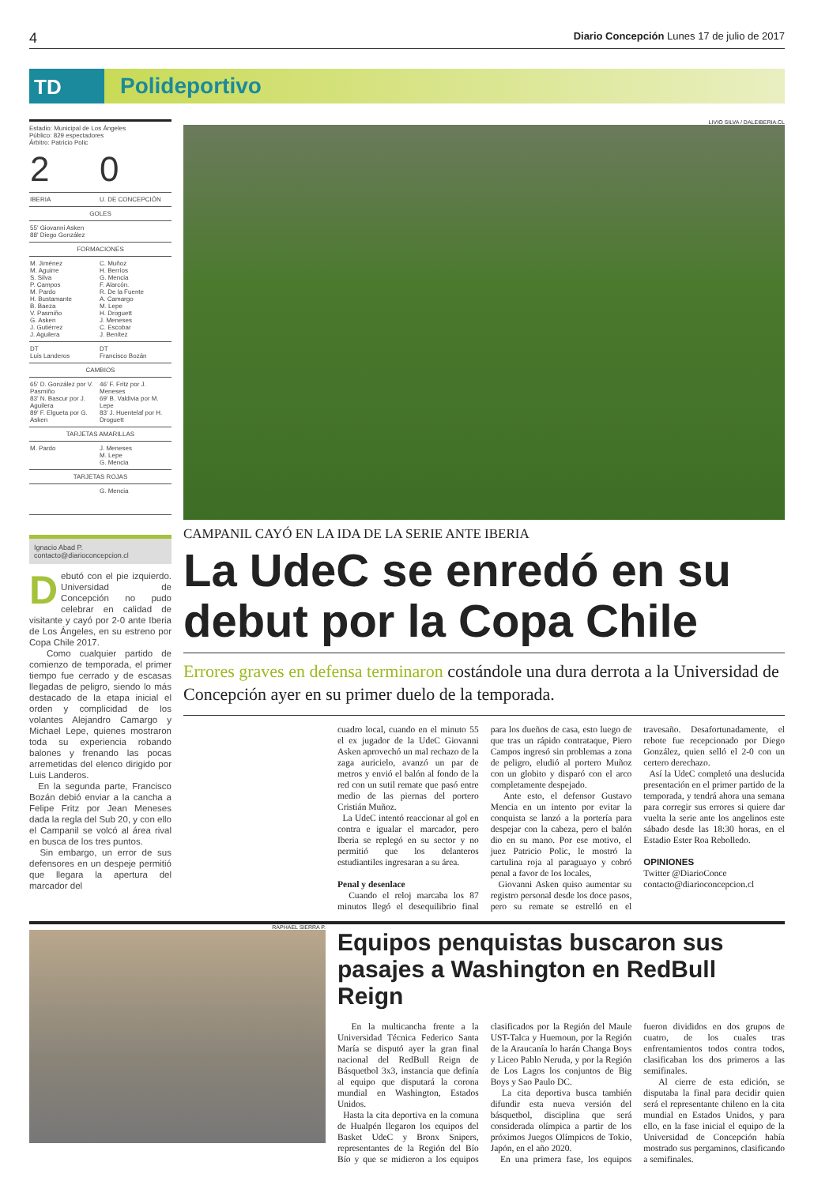4 Diario Concepción Lunes 17 de julio de 2017
TD Polideportivo
Estadio: Municipal de Los Ángeles
Público: 829 espectadores
Árbitro: Patricio Polic
| 2 | 0 |
| IBERIA | U. DE CONCEPCIÓN |
| GOLES | |
| 55' Giovanni Asken 88' Diego González | |
| FORMACIONES | |
| M. Jiménez M. Aguirre S. Silva P. Campos M. Pardo H. Bustamante B. Baeza V. Pasmiño G. Asken J. Gutiérrez J. Aguilera | C. Muñoz H. Berríos G. Mencia F. Alarcón. R. De la Fuente A. Camargo M. Lepe H. Droguett J. Meneses C. Escobar J. Benítez |
| DT Luis Landeros | DT Francisco Bozán |
| CAMBIOS | |
| 65' D. González por V. Pasmiño 83' N. Bascur por J. Aguilera 89' F. Elgueta por G. Asken | 46' F. Fritz por J. Meneses 69' B. Valdivia por M. Lepe 83' J. Huentelaf por H. Droguett |
| TARJETAS AMARILLAS | |
| M. Pardo | J. Meneses M. Lepe G. Mencia |
| TARJETAS ROJAS | |
| | G. Mencia |
Ignacio Abad P.
contacto@diarioconcepcion.cl
Debutó con el pie izquierdo. Universidad de Concepción no pudo celebrar en calidad de visitante y cayó por 2-0 ante Iberia de Los Ángeles, en su estreno por Copa Chile 2017.
Como cualquier partido de comienzo de temporada, el primer tiempo fue cerrado y de escasas llegadas de peligro, siendo lo más destacado de la etapa inicial el orden y complicidad de los volantes Alejandro Camargo y Michael Lepe, quienes mostraron toda su experiencia robando balones y frenando las pocas arremetidas del elenco dirigido por Luis Landeros.
En la segunda parte, Francisco Bozán debió enviar a la cancha a Felipe Fritz por Jean Meneses dada la regla del Sub 20, y con ello el Campanil se volcó al área rival en busca de los tres puntos.
Sin embargo, un error de sus defensores en un despeje permitió que llegara la apertura del marcador del
LIVIO SILVA / DALEIBERIA.CL
CAMPANIL CAYÓ EN LA IDA DE LA SERIE ANTE IBERIA
La UdeC se enredó en su debut por la Copa Chile
Errores graves en defensa terminaron costándole una dura derrota a la Universidad de Concepción ayer en su primer duelo de la temporada.
cuadro local, cuando en el minuto 55 el ex jugador de la UdeC Giovanni Asken aprovechó un mal rechazo de la zaga auricielo, avanzó un par de metros y envió el balón al fondo de la red con un sutil remate que pasó entre medio de las piernas del portero Cristián Muñoz.
La UdeC intentó reaccionar al gol en contra e igualar el marcador, pero Iberia se replegó en su sector y no permitió que los delanteros estudiantiles ingresaran a su área.
Penal y desenlace
Cuando el reloj marcaba los 87 minutos llegó el desequilibrio final para los dueños de casa, esto luego de que tras un rápido contrataque, Piero Campos ingresó sin problemas a zona de peligro, eludió al portero Muñoz con un globito y disparó con el arco completamente despejado.
Ante esto, el defensor Gustavo Mencia en un intento por evitar la conquista se lanzó a la portería para despejar con la cabeza, pero el balón dio en su mano. Por ese motivo, el juez Patricio Polic, le mostró la cartulina roja al paraguayo y cobró penal a favor de los locales,
Giovanni Asken quiso aumentar su registro personal desde los doce pasos, pero su remate se estrelló en el travesaño. Desafortunadamente, el rebote fue recepcionado por Diego González, quien selló el 2-0 con un certero derechazo.
Así la UdeC completó una deslucida presentación en el primer partido de la temporada, y tendrá ahora una semana para corregir sus errores si quiere dar vuelta la serie ante los angelinos este sábado desde las 18:30 horas, en el Estadio Ester Roa Rebolledo.
OPINIONES
Twitter @DiarioConce
contacto@diarioconcepcion.cl
RAPHAEL SIERRA P.
Equipos penquistas buscaron sus pasajes a Washington en RedBull Reign
En la multicancha frente a la Universidad Técnica Federico Santa María se disputó ayer la gran final nacional del RedBull Reign de Básquetbol 3x3, instancia que definía al equipo que disputará la corona mundial en Washington, Estados Unidos.
Hasta la cita deportiva en la comuna de Hualpén llegaron los equipos del Basket UdeC y Bronx Snipers, representantes de la Región del Bío Bío y que se midieron a los equipos clasificados por la Región del Maule UST-Talca y Huemoun, por la Región de la Araucanía lo harán Changa Boys y Liceo Pablo Neruda, y por la Región de Los Lagos los conjuntos de Big Boys y Sao Paulo DC.
La cita deportiva busca también difundir esta nueva versión del básquetbol, disciplina que será considerada olímpica a partir de los próximos Juegos Olímpicos de Tokio, Japón, en el año 2020.
En una primera fase, los equipos fueron divididos en dos grupos de cuatro, de los cuales tras enfrentamientos todos contra todos, clasificaban los dos primeros a las semifinales.
Al cierre de esta edición, se disputaba la final para decidir quien será el representante chileno en la cita mundial en Estados Unidos, y para ello, en la fase inicial el equipo de la Universidad de Concepción había mostrado sus pergaminos, clasificando a semifinales.